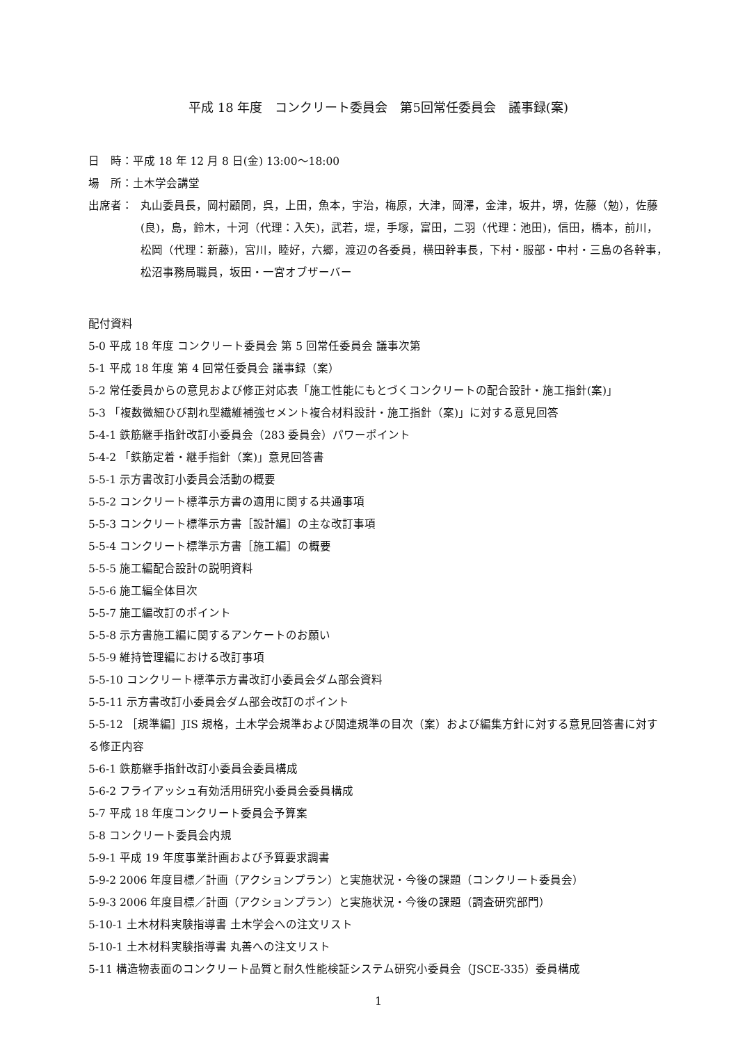平成 18 年度　コンクリート委員会　第5回常任委員会　議事録(案)
日　時：平成 18 年 12 月 8 日(金) 13:00～18:00
場　所：土木学会講堂
出席者： 丸山委員長，岡村顧問，呉，上田，魚本，宇治，梅原，大津，岡澤，金津，坂井，堺，佐藤（勉），佐藤(良)，島，鈴木，十河（代理：入矢)，武若，堤，手塚，富田，二羽（代理：池田)，信田，橋本，前川，松岡（代理：新藤)，宮川，睦好，六郷，渡辺の各委員，横田幹事長，下村・服部・中村・三島の各幹事，松沼事務局職員，坂田・一宮オブザーバー
配付資料
5-0 平成 18 年度 コンクリート委員会 第 5 回常任委員会 議事次第
5-1 平成 18 年度 第 4 回常任委員会 議事録（案）
5-2 常任委員からの意見および修正対応表「施工性能にもとづくコンクリートの配合設計・施工指針(案)」
5-3 「複数微細ひび割れ型繊維補強セメント複合材料設計・施工指針（案)」に対する意見回答
5-4-1 鉄筋継手指針改訂小委員会（283 委員会）パワーポイント
5-4-2 「鉄筋定着・継手指針（案)」意見回答書
5-5-1 示方書改訂小委員会活動の概要
5-5-2 コンクリート標準示方書の適用に関する共通事項
5-5-3 コンクリート標準示方書［設計編］の主な改訂事項
5-5-4 コンクリート標準示方書［施工編］の概要
5-5-5 施工編配合設計の説明資料
5-5-6 施工編全体目次
5-5-7 施工編改訂のポイント
5-5-8 示方書施工編に関するアンケートのお願い
5-5-9 維持管理編における改訂事項
5-5-10 コンクリート標準示方書改訂小委員会ダム部会資料
5-5-11 示方書改訂小委員会ダム部会改訂のポイント
5-5-12 ［規準編］JIS 規格，土木学会規準および関連規準の目次（案）および編集方針に対する意見回答書に対する修正内容
5-6-1 鉄筋継手指針改訂小委員会委員構成
5-6-2 フライアッシュ有効活用研究小委員会委員構成
5-7 平成 18 年度コンクリート委員会予算案
5-8 コンクリート委員会内規
5-9-1 平成 19 年度事業計画および予算要求調書
5-9-2 2006 年度目標／計画（アクションプラン）と実施状況・今後の課題（コンクリート委員会）
5-9-3 2006 年度目標／計画（アクションプラン）と実施状況・今後の課題（調査研究部門）
5-10-1 土木材料実験指導書 土木学会への注文リスト
5-10-1 土木材料実験指導書 丸善への注文リスト
5-11 構造物表面のコンクリート品質と耐久性能検証システム研究小委員会（JSCE-335）委員構成
1